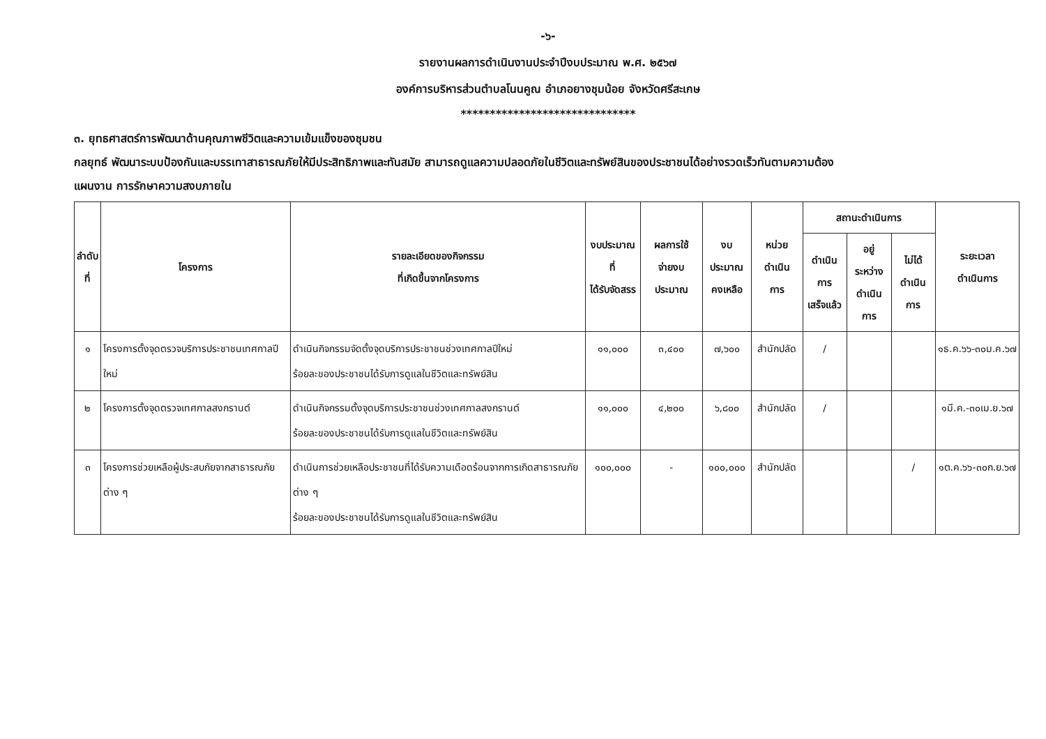-๖-
รายงานผลการดำเนินงานประจำปีงบประมาณ พ.ศ. ๒๕๖๗
องค์การบริหารส่วนตำบลโนนคูณ อำเภอยางชุมน้อย จังหวัดศรีสะเกษ
******************************
๓. ยุทธศาสตร์การพัฒนาด้านคุณภาพชีวิตและความเข้มแข็งของชุมชน
กลยุทธ์ พัฒนาระบบป้องกันและบรรเทาสาธารณภัยให้มีประสิทธิภาพและทันสมัย สามารถดูแลความปลอดภัยในชีวิตและทรัพย์สินของประชาชนได้อย่างรวดเร็วทันตามความต้อง
แผนงาน การรักษาความสงบภายใน
| ลำดับ ที่ | โครงการ | รายละเอียดของกิจกรรม ที่เกิดขึ้นจากโครงการ | งบประมาณที่ ได้รับจัดสรร | ผลการใช้ จ่ายงบประมาณ | งบประมาณ คงเหลือ | หน่วยดำเนิน การ | สถานะดำเนินการ | | | ระยะเวลา ดำเนินการ |
| --- | --- | --- | --- | --- | --- | --- | --- | --- | --- | --- |
| | | | | | | | ดำเนินการ เสร็จแล้ว | อยู่ระหว่าง ดำเนินการ | ไม่ได้ ดำเนินการ | |
| ๑ | โครงการตั้งจุดตรวจบริการประชาชนเทศกาลปีใหม่ | ดำเนินกิจกรรมจัดตั้งจุดบริการประชาชนช่วงเทศกาลปีใหม่ ร้อยละของประชาชนได้รับการดูแลในชีวิตและทรัพย์สิน | ๑๑,๐๐๐ | ๓,๔๐๐ | ๗,๖๐๐ | สำนักปลัด | / | | | ๑ธ.ค.๖๖-๓๐ม.ค.๖๗ |
| ๒ | โครงการตั้งจุดตรวจเทศกาลสงกรานต์ | ดำเนินกิจกรรมตั้งจุดบริการประชาชนช่วงเทศกาลสงกรานต์ ร้อยละของประชาชนได้รับการดูแลในชีวิตและทรัพย์สิน | ๑๑,๐๐๐ | ๔,๒๐๐ | ๖,๘๐๐ | สำนักปลัด | / | | | ๑มี.ค.-๓๐เม.ย.๖๗ |
| ๓ | โครงการช่วยเหลือผู้ประสบภัยจากสาธารณภัยต่าง ๆ | ดำเนินการช่วยเหลือประชาชนที่ได้รับความเดือดร้อนจากการเกิดสาธารณภัยต่าง ๆ ร้อยละของประชาชนได้รับการดูแลในชีวิตและทรัพย์สิน | ๑๐๐,๐๐๐ | - | ๑๐๐,๐๐๐ | สำนักปลัด | | | / | ๑ต.ค.๖๖-๓๐ก.ย.๖๗ |